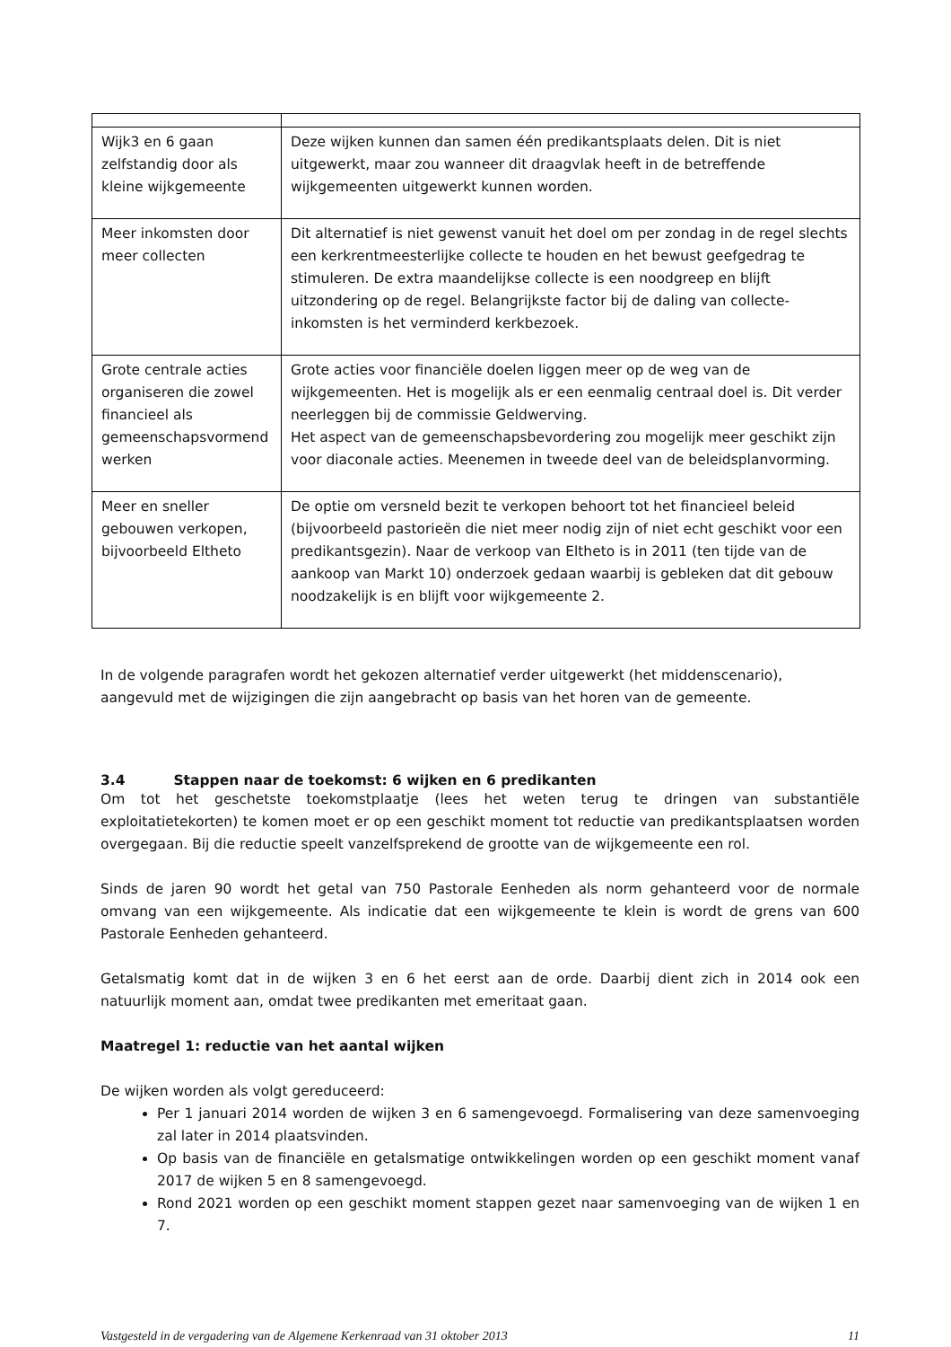| Wijk3 en 6 gaan zelfstandig door als kleine wijkgemeente | Deze wijken kunnen dan samen één predikantsplaats delen. Dit is niet uitgewerkt, maar zou wanneer dit draagvlak heeft in de betreffende wijkgemeenten uitgewerkt kunnen worden. |
| Meer inkomsten door meer collecten | Dit alternatief is niet gewenst vanuit het doel om per zondag in de regel slechts een kerkrentmeesterlijke collecte te houden en het bewust geefgedrag te stimuleren. De extra maandelijkse collecte is een noodgreep en blijft uitzondering op de regel. Belangrijkste factor bij de daling van collecte-inkomsten is het verminderd kerkbezoek. |
| Grote centrale acties organiseren die zowel financieel als gemeenschapsvormend werken | Grote acties voor financiële doelen liggen meer op de weg van de wijkgemeenten. Het is mogelijk als er een eenmalig centraal doel is. Dit verder neerleggen bij de commissie Geldwerving. Het aspect van de gemeenschapsbevordering zou mogelijk meer geschikt zijn voor diaconale acties. Meenemen in tweede deel van de beleidsplanvorming. |
| Meer en sneller gebouwen verkopen, bijvoorbeeld Eltheto | De optie om versneld bezit te verkopen behoort tot het financieel beleid (bijvoorbeeld pastorieën die niet meer nodig zijn of niet echt geschikt voor een predikantsgezin). Naar de verkoop van Eltheto is in 2011 (ten tijde van de aankoop van Markt 10) onderzoek gedaan waarbij is gebleken dat dit gebouw noodzakelijk is en blijft voor wijkgemeente 2. |
In de volgende paragrafen wordt het gekozen alternatief verder uitgewerkt (het middenscenario), aangevuld met de wijzigingen die zijn aangebracht op basis van het horen van de gemeente.
3.4 Stappen naar de toekomst: 6 wijken en 6 predikanten
Om tot het geschetste toekomstplaatje (lees het weten terug te dringen van substantiële exploitatietekorten) te komen moet er op een geschikt moment tot reductie van predikantsplaatsen worden overgegaan. Bij die reductie speelt vanzelfsprekend de grootte van de wijkgemeente een rol.
Sinds de jaren 90 wordt het getal van 750 Pastorale Eenheden als norm gehanteerd voor de normale omvang van een wijkgemeente. Als indicatie dat een wijkgemeente te klein is wordt de grens van 600 Pastorale Eenheden gehanteerd.
Getalsmatig komt dat in de wijken 3 en 6 het eerst aan de orde. Daarbij dient zich in 2014 ook een natuurlijk moment aan, omdat twee predikanten met emeritaat gaan.
Maatregel 1: reductie van het aantal wijken
De wijken worden als volgt gereduceerd:
Per 1 januari 2014 worden de wijken 3 en 6 samengevoegd. Formalisering van deze samenvoeging zal later in 2014 plaatsvinden.
Op basis van de financiële en getalsmatige ontwikkelingen worden op een geschikt moment vanaf 2017 de wijken 5 en 8 samengevoegd.
Rond 2021 worden op een geschikt moment stappen gezet naar samenvoeging van de wijken 1 en 7.
Vastgesteld in de vergadering van de Algemene Kerkenraad van 31 oktober 2013 11